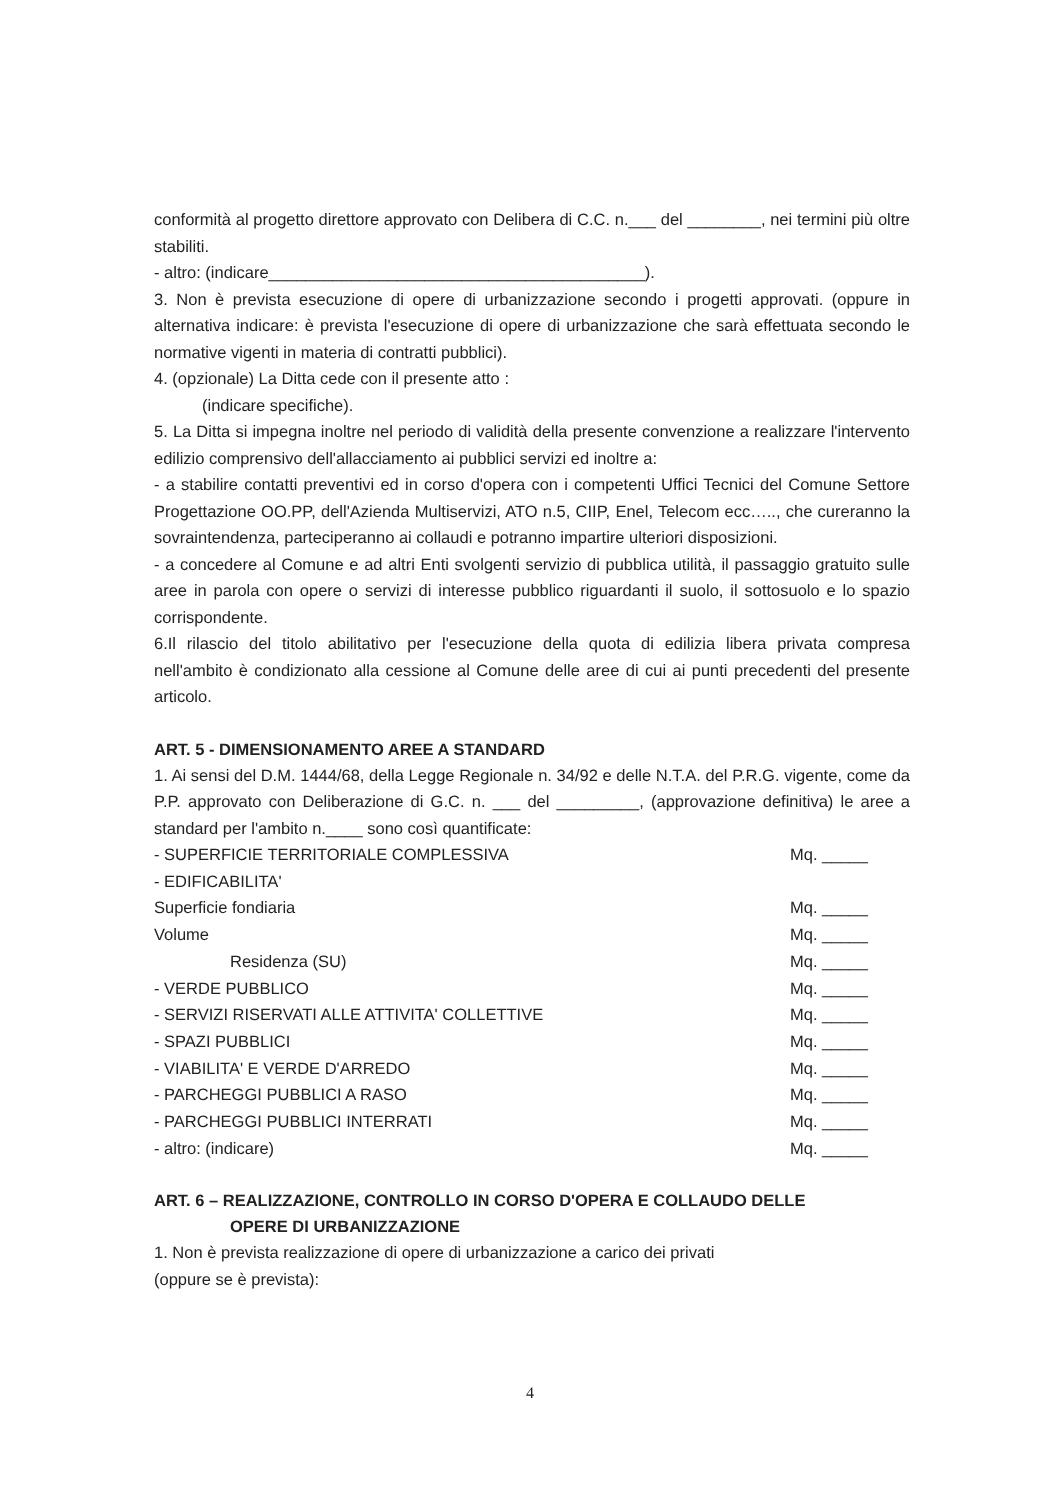conformità al progetto direttore approvato con Delibera di C.C. n.___ del ________, nei termini più oltre stabiliti.
- altro: (indicare_________________________________________).
3. Non è prevista esecuzione di opere di urbanizzazione secondo i progetti approvati. (oppure in alternativa indicare: è prevista l'esecuzione di opere di urbanizzazione che sarà effettuata secondo le normative vigenti in materia di contratti pubblici).
4. (opzionale) La Ditta cede con il presente atto :
(indicare specifiche).
5. La Ditta si impegna inoltre nel periodo di validità della presente convenzione a realizzare l'intervento edilizio comprensivo dell'allacciamento ai pubblici servizi ed inoltre a:
- a stabilire contatti preventivi ed in corso d'opera con i competenti Uffici Tecnici del Comune Settore Progettazione OO.PP, dell'Azienda Multiservizi, ATO n.5, CIIP, Enel, Telecom ecc….., che cureranno la sovraintendenza, parteciperanno ai collaudi e potranno impartire ulteriori disposizioni.
- a concedere al Comune e ad altri Enti svolgenti servizio di pubblica utilità, il passaggio gratuito sulle aree in parola con opere o servizi di interesse pubblico riguardanti il suolo, il sottosuolo e lo spazio corrispondente.
6.Il rilascio del titolo abilitativo per l'esecuzione della quota di edilizia libera privata compresa nell'ambito è condizionato alla cessione al Comune delle aree di cui ai punti precedenti del presente articolo.
ART. 5 - DIMENSIONAMENTO AREE A STANDARD
1. Ai sensi del D.M. 1444/68, della Legge Regionale n. 34/92 e delle N.T.A. del P.R.G. vigente, come da P.P. approvato con Deliberazione di G.C. n. ___ del _________, (approvazione definitiva) le aree a standard per l'ambito n.____ sono così quantificate:
| - SUPERFICIE TERRITORIALE COMPLESSIVA | Mq. _____ |
| - EDIFICABILITA' | |
| Superficie fondiaria | Mq. _____ |
| Volume | Mq. _____ |
| Residenza (SU) | Mq. _____ |
| - VERDE PUBBLICO | Mq. _____ |
| - SERVIZI RISERVATI ALLE ATTIVITA' COLLETTIVE | Mq. _____ |
| - SPAZI PUBBLICI | Mq. _____ |
| - VIABILITA' E VERDE D'ARREDO | Mq. _____ |
| - PARCHEGGI PUBBLICI A RASO | Mq. _____ |
| - PARCHEGGI PUBBLICI INTERRATI | Mq. _____ |
| - altro: (indicare) | Mq. _____ |
ART. 6 – REALIZZAZIONE, CONTROLLO IN CORSO D'OPERA E COLLAUDO DELLE
OPERE DI URBANIZZAZIONE
1. Non è prevista realizzazione di opere di urbanizzazione a carico dei privati
(oppure se è prevista):
4